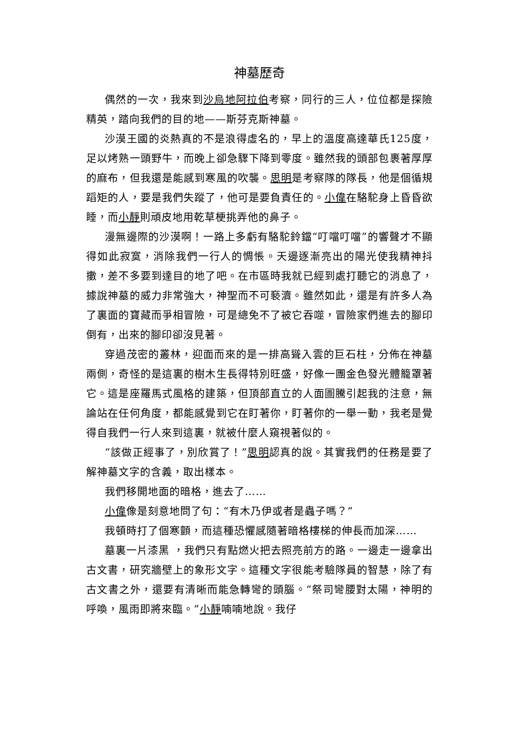神墓歷奇
偶然的一次，我來到沙烏地阿拉伯考察，同行的三人，位位都是探險精英，踏向我們的目的地——斯芬克斯神墓。
沙漠王國的炎熱真的不是浪得虛名的，早上的溫度高達華氏125度，足以烤熟一頭野牛，而晚上卻急驟下降到零度。雖然我的頭部包裹著厚厚的麻布，但我還是能感到寒風的吹襲。思明是考察隊的隊長，他是個循規蹈矩的人，要是我們失蹤了，他可是要負責任的。小偉在駱駝身上昏昏欲睡，而小靜則頑皮地用乾草梗挑弄他的鼻子。
漫無邊際的沙漠啊！一路上多虧有駱駝鈴鐺“叮噹叮噹”的響聲才不顯得如此寂寞，消除我們一行人的惆悵。天邊逐漸亮出的陽光使我精神抖擻，差不多要到達目的地了吧。在市區時我就已經到處打聽它的消息了，據說神墓的威力非常強大，神聖而不可褻瀆。雖然如此，還是有許多人為了裏面的寶藏而爭相冒險，可是總免不了被它吞噬，冒險家們進去的腳印倒有，出來的腳印卻沒見著。
穿過茂密的叢林，迎面而來的是一排高聳入雲的巨石柱，分佈在神墓兩側，奇怪的是這裏的樹木生長得特別旺盛，好像一團金色發光體籠罩著它。這是座羅馬式風格的建築，但頂部直立的人面圖騰引起我的注意，無論站在任何角度，都能感覺到它在盯著你，盯著你的一舉一動，我老是覺得自我們一行人來到這裏，就被什麼人窺視著似的。
“該做正經事了，別欣賞了！”思明認真的說。其實我們的任務是要了解神墓文字的含義，取出樣本。
我們移開地面的暗格，進去了……
小偉像是刻意地問了句：“有木乃伊或者是蟲子嗎？”
我頓時打了個寒顫，而這種恐懼感隨著暗格樓梯的伸長而加深……
墓裏一片漆黑 ，我們只有點燃火把去照亮前方的路。一邊走一邊拿出古文書，研究牆壁上的象形文字。這種文字很能考驗隊員的智慧，除了有古文書之外，還要有清晰而能急轉彎的頭腦。“祭司彎腰對太陽，神明的呼喚，風雨即將來臨。”小靜喃喃地說。我仔